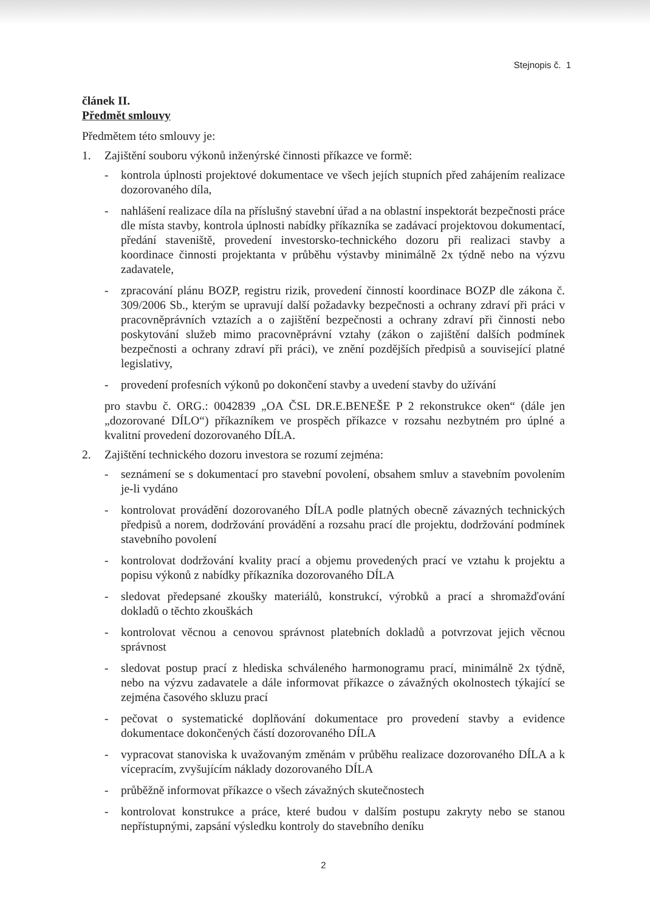Stejnopis č. 1
článek II.
Předmět smlouvy
Předmětem této smlouvy je:
1. Zajištění souboru výkonů inženýrské činnosti příkazce ve formě:
- kontrola úplnosti projektové dokumentace ve všech jejích stupních před zahájením realizace dozorovaného díla,
- nahlášení realizace díla na příslušný stavební úřad a na oblastní inspektorát bezpečnosti práce dle místa stavby, kontrola úplnosti nabídky příkazníka se zadávací projektovou dokumentací, předání staveniště, provedení investorsko-technického dozoru při realizaci stavby a koordinace činnosti projektanta v průběhu výstavby minimálně 2x týdně nebo na výzvu zadavatele,
- zpracování plánu BOZP, registru rizik, provedení činností koordinace BOZP dle zákona č. 309/2006 Sb., kterým se upravují další požadavky bezpečnosti a ochrany zdraví při práci v pracovněprávních vztazích a o zajištění bezpečnosti a ochrany zdraví při činnosti nebo poskytování služeb mimo pracovněprávní vztahy (zákon o zajištění dalších podmínek bezpečnosti a ochrany zdraví při práci), ve znění pozdějších předpisů a související platné legislativy,
- provedení profesních výkonů po dokončení stavby a uvedení stavby do užívání
pro stavbu č. ORG.: 0042839 „OA ČSL DR.E.BENEŠE P 2 rekonstrukce oken“ (dále jen „dozorované DÍLO“) příkazníkem ve prospěch příkazce v rozsahu nezbytném pro úplné a kvalitní provedení dozorovaného DÍLA.
2. Zajištění technického dozoru investora se rozumí zejména:
- seznámení se s dokumentací pro stavební povolení, obsahem smluv a stavebním povolením je-li vydáno
- kontrolovat provádění dozorovaného DÍLA podle platných obecně závazných technických předpisů a norem, dodržování provádění a rozsahu prací dle projektu, dodržování podmínek stavebního povolení
- kontrolovat dodržování kvality prací a objemu provedených prací ve vztahu k projektu a popisu výkonů z nabídky příkazníka dozorovaného DÍLA
- sledovat předepsané zkoušky materiálů, konstrukcí, výrobků a prací a shromažďování dokladů o těchto zkouškách
- kontrolovat věcnou a cenovou správnost platebních dokladů a potvrzovat jejich věcnou správnost
- sledovat postup prací z hlediska schváleného harmonogramu prací, minimálně 2x týdně, nebo na výzvu zadavatele a dále informovat příkazce o závažných okolnostech týkající se zejména časového skluzu prací
- pečovat o systematické doplňování dokumentace pro provedení stavby a evidence dokumentace dokončených částí dozorovaného DÍLA
- vypracovat stanoviska k uvažovaným změnám v průběhu realizace dozorovaného DÍLA a k vícepracím, zvyšujícím náklady dozorovaného DÍLA
- průběžně informovat příkazce o všech závažných skutečnostech
- kontrolovat konstrukce a práce, které budou v dalším postupu zakryty nebo se stanou nepřístupnými, zapsání výsledku kontroly do stavebního deníku
2